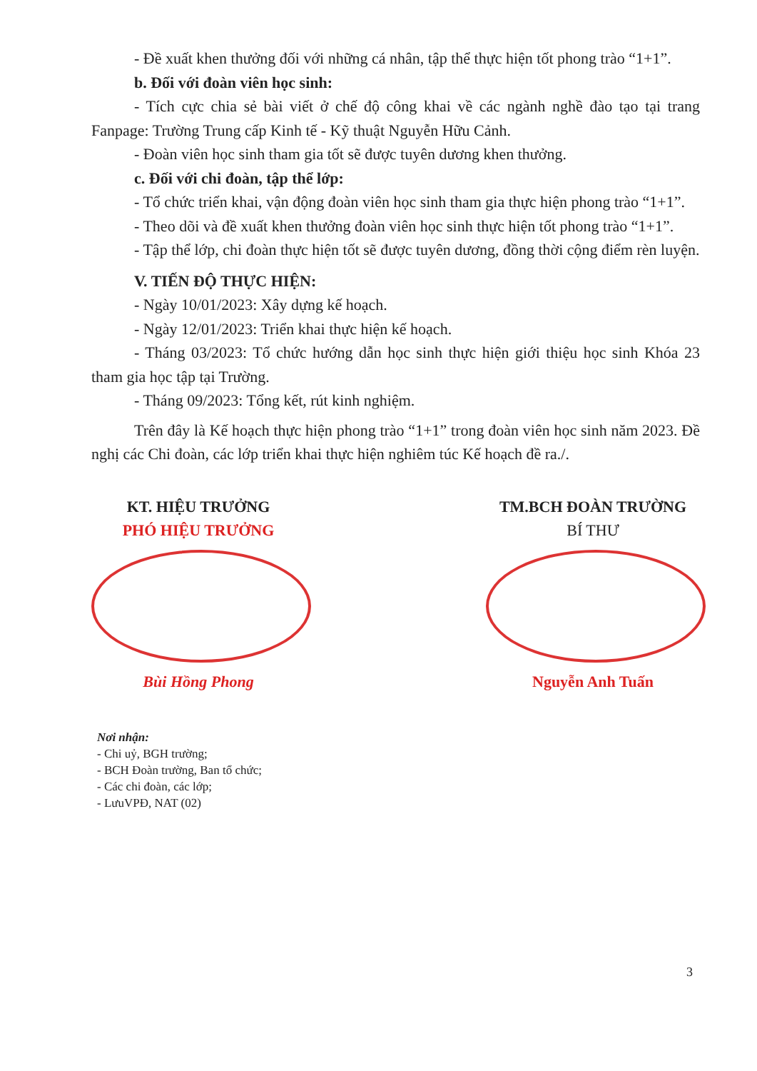- Đề xuất khen thưởng đối với những cá nhân, tập thể thực hiện tốt phong trào “1+1”.
b. Đối với đoàn viên học sinh:
- Tích cực chia sẻ bài viết ở chế độ công khai về các ngành nghề đào tạo tại trang Fanpage: Trường Trung cấp Kinh tế - Kỹ thuật Nguyễn Hữu Cảnh.
- Đoàn viên học sinh tham gia tốt sẽ được tuyên dương khen thưởng.
c. Đối với chi đoàn, tập thể lớp:
- Tổ chức triển khai, vận động đoàn viên học sinh tham gia thực hiện phong trào “1+1”.
- Theo dõi và đề xuất khen thưởng đoàn viên học sinh thực hiện tốt phong trào “1+1”.
- Tập thể lớp, chi đoàn thực hiện tốt sẽ được tuyên dương, đồng thời cộng điểm rèn luyện.
V. TIẾN ĐỘ THỰC HIỆN:
- Ngày 10/01/2023: Xây dựng kế hoạch.
- Ngày 12/01/2023: Triển khai thực hiện kế hoạch.
- Tháng 03/2023: Tổ chức hướng dẫn học sinh thực hiện giới thiệu học sinh Khóa 23 tham gia học tập tại Trường.
- Tháng 09/2023: Tổng kết, rút kinh nghiệm.
Trên đây là Kế hoạch thực hiện phong trào “1+1” trong đoàn viên học sinh năm 2023. Đề nghị các Chi đoàn, các lớp triển khai thực hiện nghiêm túc Kế hoạch đề ra./.
KT. HIỆU TRƯỞNG
PHÓ HIỆU TRƯỞNG
Bùi Hồng Phong
TM.BCH ĐOÀN TRƯỜNG
BÍ THƯ
Nguyễn Anh Tuấn
Nơi nhận:
- Chi uỷ, BGH trường;
- BCH Đoàn trường, Ban tổ chức;
- Các chi đoàn, các lớp;
- LưuVPĐ, NAT (02)
3